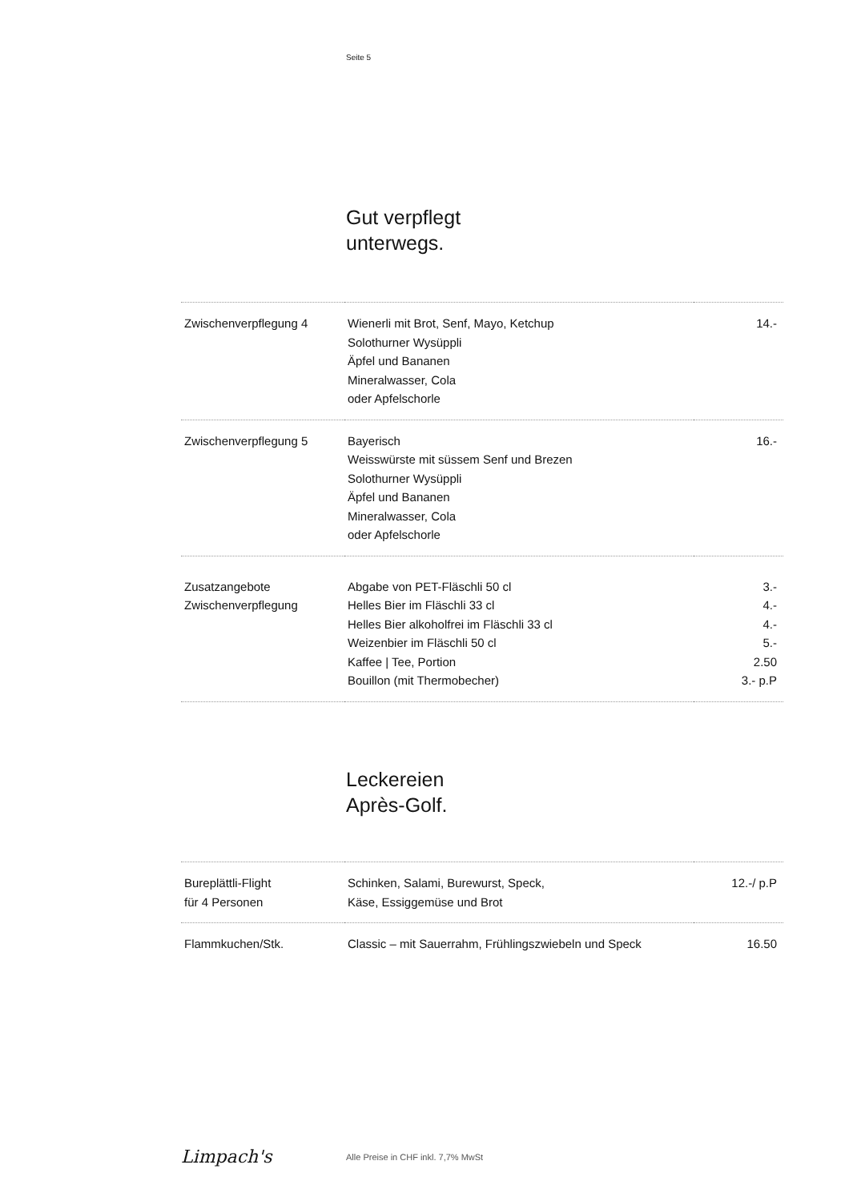Seite 5
Gut verpflegt
unterwegs.
| Zwischenverpflegung 4 | Wienerli mit Brot, Senf, Mayo, Ketchup Solothurner Wysüppli Äpfel und Bananen Mineralwasser, Cola oder Apfelschorle | 14.- |
| Zwischenverpflegung 5 | Bayerisch Weisswürste mit süssem Senf und Brezen Solothurner Wysüppli Äpfel und Bananen Mineralwasser, Cola oder Apfelschorle | 16.- |
| Zusatzangebote Zwischenverpflegung | Abgabe von PET-Fläschli 50 cl Helles Bier im Fläschli 33 cl Helles Bier alkoholfrei im Fläschli 33 cl Weizenbier im Fläschli 50 cl Kaffee / Tee, Portion Bouillon (mit Thermobecher) | 3.- 4.- 4.- 5.- 2.50 3.- p.P |
Leckereien
Après-Golf.
| Bureplättli-Flight für 4 Personen | Schinken, Salami, Burewurst, Speck, Käse, Essiggemüse und Brot | 12.-/ p.P |
| Flammkuchen/Stk. | Classic – mit Sauerrahm, Frühlingszwiebeln und Speck | 16.50 |
Limpach's
Alle Preise in CHF inkl. 7,7% MwSt